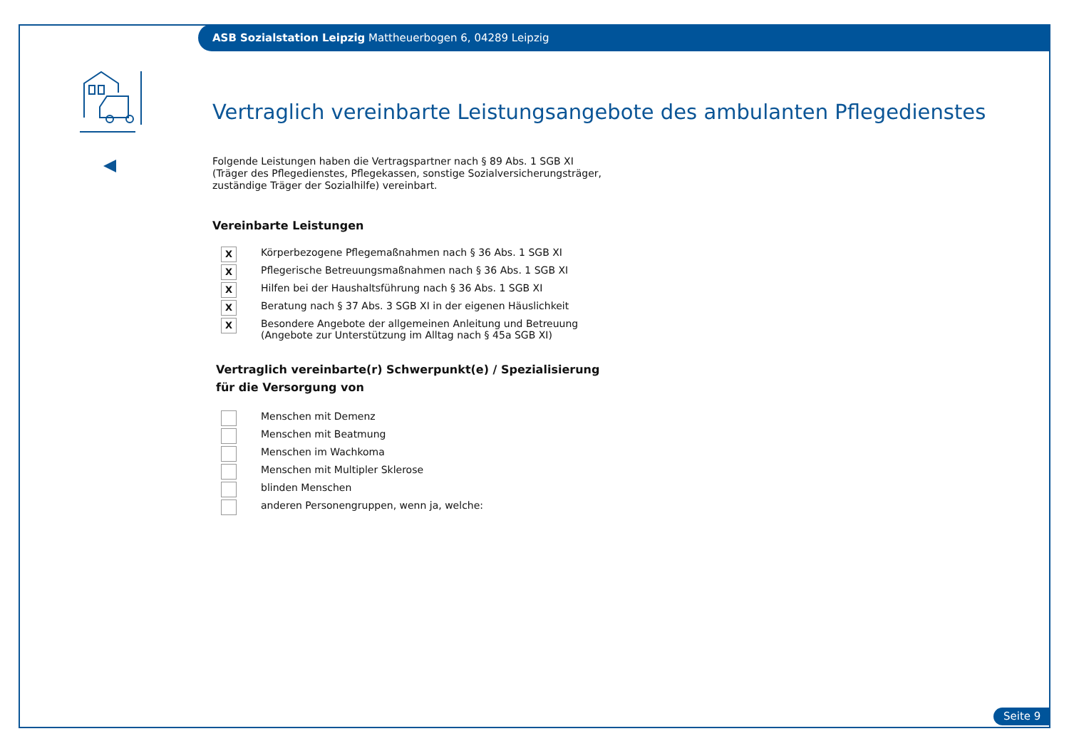ASB Sozialstation Leipzig Mattheuerbogen 6, 04289 Leipzig
Vertraglich vereinbarte Leistungsangebote des ambulanten Pflegedienstes
Folgende Leistungen haben die Vertragspartner nach § 89 Abs. 1 SGB XI
(Träger des Pflegedienstes, Pflegekassen, sonstige Sozialversicherungsträger,
zuständige Träger der Sozialhilfe) vereinbart.
Vereinbarte Leistungen
X Körperbezogene Pflegemaßnahmen nach § 36 Abs. 1 SGB XI
X Pflegerische Betreuungsmaßnahmen nach § 36 Abs. 1 SGB XI
X Hilfen bei der Haushaltsführung nach § 36 Abs. 1 SGB XI
X Beratung nach § 37 Abs. 3 SGB XI in der eigenen Häuslichkeit
X Besondere Angebote der allgemeinen Anleitung und Betreuung
(Angebote zur Unterstützung im Alltag nach § 45a SGB XI)
Vertraglich vereinbarte(r) Schwerpunkt(e) / Spezialisierung
für die Versorgung von
Menschen mit Demenz
Menschen mit Beatmung
Menschen im Wachkoma
Menschen mit Multipler Sklerose
blinden Menschen
anderen Personengruppen, wenn ja, welche:
Seite 9